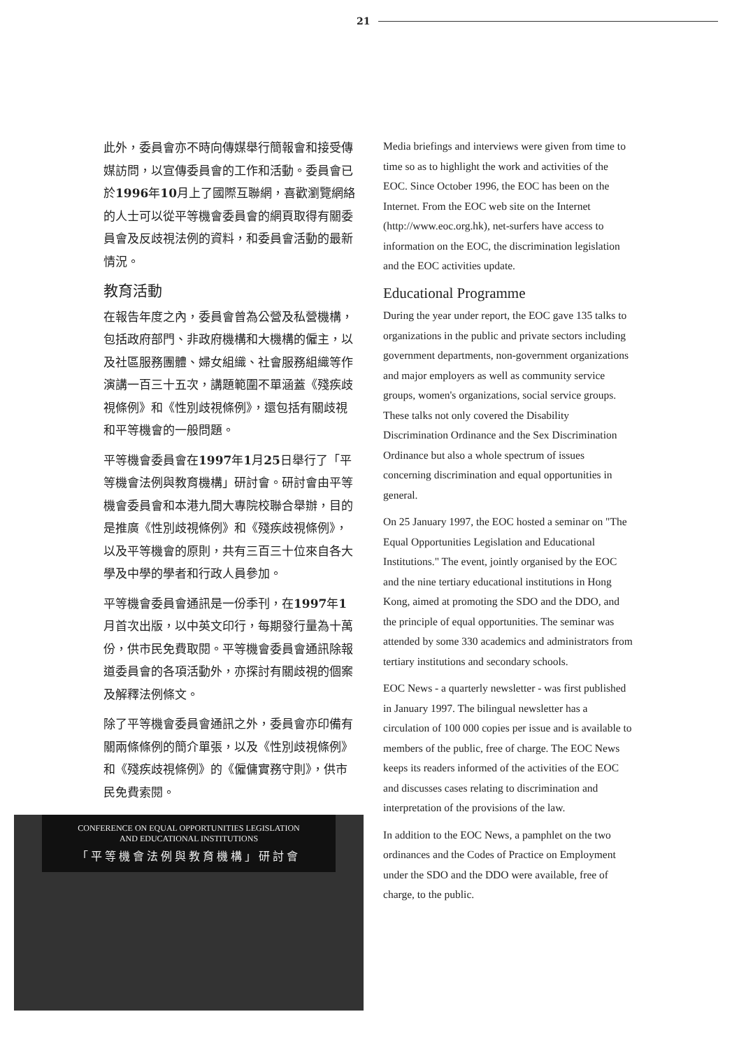21
此外，委員會亦不時向傳媒舉行簡報會和接受傳媒訪問，以宣傳委員會的工作和活動。委員會已於1996年10月上了國際互聯網，喜歡瀏覽網絡的人士可以從平等機會委員會的網頁取得有關委員會及反歧視法例的資料，和委員會活動的最新情況。
教育活動
在報告年度之內，委員會曾為公營及私營機構，包括政府部門、非政府機構和大機構的僱主，以及社區服務團體、婦女組織、社會服務組織等作演講一百三十五次，講題範圍不單涵蓋《殘疾歧視條例》和《性別歧視條例》，還包括有關歧視和平等機會的一般問題。
平等機會委員會在1997年1月25日舉行了「平等機會法例與教育機構」研討會。研討會由平等機會委員會和本港九間大專院校聯合舉辦，目的是推廣《性別歧視條例》和《殘疾歧視條例》，以及平等機會的原則，共有三百三十位來自各大學及中學的學者和行政人員參加。
平等機會委員會通訊是一份季刊，在1997年1月首次出版，以中英文印行，每期發行量為十萬份，供市民免費取閱。平等機會委員會通訊除報道委員會的各項活動外，亦探討有關歧視的個案及解釋法例條文。
除了平等機會委員會通訊之外，委員會亦印備有關兩條條例的簡介單張，以及《性別歧視條例》和《殘疾歧視條例》的《僱傭實務守則》，供市民免費索閱。
Media briefings and interviews were given from time to time so as to highlight the work and activities of the EOC. Since October 1996, the EOC has been on the Internet. From the EOC web site on the Internet (http://www.eoc.org.hk), net-surfers have access to information on the EOC, the discrimination legislation and the EOC activities update.
Educational Programme
During the year under report, the EOC gave 135 talks to organizations in the public and private sectors including government departments, non-government organizations and major employers as well as community service groups, women's organizations, social service groups. These talks not only covered the Disability Discrimination Ordinance and the Sex Discrimination Ordinance but also a whole spectrum of issues concerning discrimination and equal opportunities in general.
On 25 January 1997, the EOC hosted a seminar on "The Equal Opportunities Legislation and Educational Institutions." The event, jointly organised by the EOC and the nine tertiary educational institutions in Hong Kong, aimed at promoting the SDO and the DDO, and the principle of equal opportunities. The seminar was attended by some 330 academics and administrators from tertiary institutions and secondary schools.
EOC News - a quarterly newsletter - was first published in January 1997. The bilingual newsletter has a circulation of 100 000 copies per issue and is available to members of the public, free of charge. The EOC News keeps its readers informed of the activities of the EOC and discusses cases relating to discrimination and interpretation of the provisions of the law.
In addition to the EOC News, a pamphlet on the two ordinances and the Codes of Practice on Employment under the SDO and the DDO were available, free of charge, to the public.
CONFERENCE ON EQUAL OPPORTUNITIES LEGISLATION
AND EDUCATIONAL INSTITUTIONS
「平等機會法例與教育機構」研討會